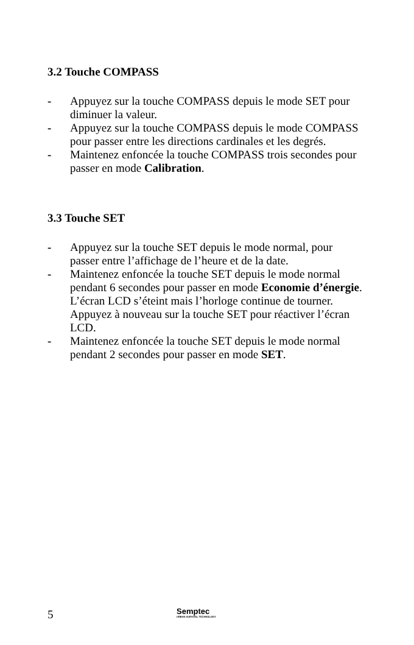3.2 Touche COMPASS
- Appuyez sur la touche COMPASS depuis le mode SET pour diminuer la valeur.
- Appuyez sur la touche COMPASS depuis le mode COMPASS pour passer entre les directions cardinales et les degrés.
- Maintenez enfoncée la touche COMPASS trois secondes pour passer en mode Calibration.
3.3 Touche SET
- Appuyez sur la touche SET depuis le mode normal, pour passer entre l’affichage de l’heure et de la date.
- Maintenez enfoncée la touche SET depuis le mode normal pendant 6 secondes pour passer en mode Economie d’énergie. L’écran LCD s’éteint mais l’horloge continue de tourner. Appuyez à nouveau sur la touche SET pour réactiver l’écran LCD.
- Maintenez enfoncée la touche SET depuis le mode normal pendant 2 secondes pour passer en mode SET.
5 Semptec
URBAN SURVIVAL TECHNOLOGY